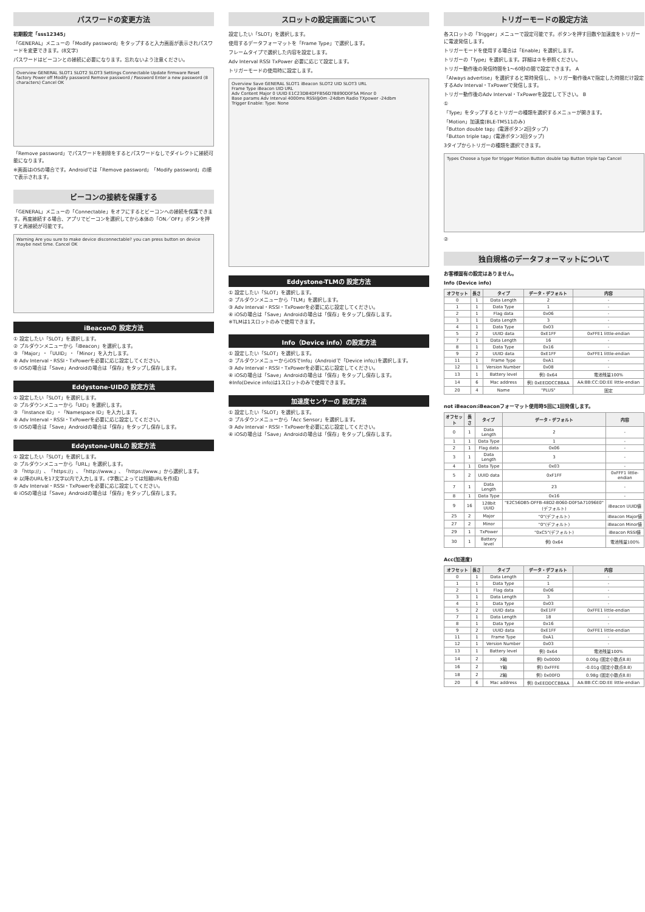パスワードの変更方法
初期設定「sss12345」
「GENERAL」メニューの「Modify password」をタップすると入力画面が表示されパスワードを変更できます。(8文字)
パスワードはビーコンとの接続に必要になります。忘れないよう注意ください。
Overview GENERAL SLOT1 SLOT2 SLOT3 Settings Connectable Update firmware Reset factory Power off Modify password Remove password / Password Enter a new password (8 characters) Cancel OK
「Remove password」でパスワードを削除をするとパスワードなしでダイレクトに接続可能になります。
※画面はiOSの場合です。Androidでは「Remove password」「Modify password」の順で表示されます。
ビーコンの接続を保護する
「GENERAL」メニューの「Connectable」をオフにするとビーコンへの接続を保護できます。再度接続する場合、アプリでビーコンを選択してから本体の「ON／OFF」ボタンを押すと再接続が可能です。
Warning Are you sure to make device disconnectable? you can press button on device maybe next time. Cancel OK
iBeaconの 設定方法
① 設定したい「SLOT」を選択します。
② プルダウンメニューから「iBeacon」を選択します。
③ 「Major」・「UUID」・「Minor」を入力します。
④ Adv Interval・RSSI・TxPowerを必要に応じ設定してください。
⑤ iOSの場合は「Save」Androidの場合は「保存」をタップし保存します。
Eddystone-UIDの 設定方法
① 設定したい「SLOT」を選択します。
② プルダウンメニューから「UID」を選択します。
③ 「Instance ID」・「Namespace ID」を入力します。
④ Adv Interval・RSSI・TxPowerを必要に応じ設定してください。
⑤ iOSの場合は「Save」Androidの場合は「保存」をタップし保存します。
Eddystone-URLの 設定方法
① 設定したい「SLOT」を選択します。
② プルダウンメニューから「URL」を選択します。
③ 「http://」、「https://」、「http://www.」、「https://www.」から選択します。
④ 以降のURLを17文字以内で入力します。(字数によっては短縮URLを作成)
⑤ Adv Interval・RSSI・TxPowerを必要に応じ設定してください。
⑥ iOSの場合は「Save」Androidの場合は「保存」をタップし保存します。
スロットの設定画面について
設定したい「SLOT」を選択します。
使用するデータフォーマットを「Frame Type」で選択します。
フレームタイプで選択した内容を設定します。
Adv Interval RSSI TxPower 必要に応じて設定します。
トリガーモードの使用時に設定します。
Overview Save GENERAL SLOT1 iBeacon SLOT2 UID SLOT3 URL
Frame Type iBeacon UID URL
Adv Content Major 0 UUID E1C23DB4DFFB56D7B890D0F5A Minor 0
Base params Adv Interval 4000ms RSSI@0m -24dbm Radio TXpower -24dbm
Trigger Enable: Type: None
Eddystone-TLMの 設定方法
① 設定したい「SLOT」を選択します。
② プルダウンメニューから「TLM」を選択します。
③ Adv Interval・RSSI・TxPowerを必要に応じ設定してください。
④ iOSの場合は「Save」Androidの場合は「保存」をタップし保存します。
※TLMは1スロットのみで使用できます。
Info（Device info）の設定方法
① 設定したい「SLOT」を選択します。
② プルダウンメニューからiOSでInfo」(Androidで「Device info」)を選択します。
③ Adv Interval・RSSI・TxPowerを必要に応じ設定してください。
④ iOSの場合は「Save」Androidの場合は「保存」をタップし保存します。
※Info(Device info)は1スロットのみで使用できます。
加速度センサーの 設定方法
① 設定したい「SLOT」を選択します。
② プルダウンメニューから「Acc Sensor」を選択します。
③ Adv Interval・RSSI・TxPowerを必要に応じ設定してください。
④ iOSの場合は「Save」Androidの場合は「保存」をタップし保存します。
トリガーモードの設定方法
各スロットの「Trigger」メニューで設定可能です。ボタンを押す回数や加速度をトリガーに電波発信します。
トリガーモードを使用する場合は「Enable」を選択します。
トリガーの「Type」を選択します。詳細は②を参照ください。
トリガー動作後の発信時間を1〜60秒の間で設定できます。 A
「Always advertise」を選択すると常時発信し、トリガー動作後Aで指定した時間だけ設定するAdv Interval・TxPowerで発信します。
トリガー動作後のAdv Interval・TxPowerを設定して下さい。 B
①
「Type」をタップするとトリガーの種類を選択するメニューが開きます。
「Motion」加速度(BLE-TM511のみ)
「Button double tap」(電源ボタン2回タップ)
「Button triple tap」(電源ボタン3回タップ)
3タイプからトリガーの種類を選択できます。
Types Choose a type for trigger Motion Button double tap Button triple tap Cancel
②
独自規格のデータフォーマットについて
お客様固有の設定はありません。
Info (Device info)
| オフセット | 長さ | タイプ | データ・デフォルト | 内容 |
| --- | --- | --- | --- | --- |
| 0 | 1 | Data Length | 2 | - |
| 1 | 1 | Data Type | 1 | - |
| 2 | 1 | Flag data | 0x06 | - |
| 3 | 1 | Data Length | 3 | - |
| 4 | 1 | Data Type | 0x03 | - |
| 5 | 2 | UUID data | 0xE1FF | 0xFFE1 little-endian |
| 7 | 1 | Data Length | 16 | - |
| 8 | 1 | Data Type | 0x16 | - |
| 9 | 2 | UUID data | 0xE1FF | 0xFFE1 little-endian |
| 11 | 1 | Frame Type | 0xA1 | - |
| 12 | 1 | Version Number | 0x08 | - |
| 13 | 1 | Battery level | 例) 0x64 | 電池残量100% |
| 14 | 6 | Mac address | 例) 0xEEDDCCBBAA | AA:BB:CC:DD:EE little-endian |
| 20 | 4 | Name | "PLUS" | 固定 |
not iBeacon:iBeaconフォーマット使用時5回に1回発信します。
| オフセット | 長さ | タイプ | データ・デフォルト | 内容 |
| --- | --- | --- | --- | --- |
| 0 | 1 | Data Length | 2 | - |
| 1 | 1 | Data Type | 1 | - |
| 2 | 1 | Flag data | 0x06 | - |
| 3 | 1 | Data Length | 3 | - |
| 4 | 1 | Data Type | 0x03 | - |
| 5 | 2 | UUID data | 0xF1FF | 0xFFF1 little-endian |
| 7 | 1 | Data Length | 23 | - |
| 8 | 1 | Data Type | 0x16 | - |
| 9 | 16 | 128bit UUID | "E2C56DB5-DFFB-48D2-B060-D0F5A71096E0"(デフォルト) | iBeacon UUID値 |
| 25 | 2 | Major | "0"(デフォルト) | iBeacon Major値 |
| 27 | 2 | Minor | "0"(デフォルト) | iBeacon Minor値 |
| 29 | 1 | TxPower | "0xC5"(デフォルト) | iBeacon RSSI値 |
| 30 | 1 | Battery level | 例) 0x64 | 電池残量100% |
Acc(加速度)
| オフセット | 長さ | タイプ | データ・デフォルト | 内容 |
| --- | --- | --- | --- | --- |
| 0 | 1 | Data Length | 2 | - |
| 1 | 1 | Data Type | 1 | - |
| 2 | 1 | Flag data | 0x06 | - |
| 3 | 1 | Data Length | 3 | - |
| 4 | 1 | Data Type | 0x03 | - |
| 5 | 2 | UUID data | 0xE1FF | 0xFFE1 little-endian |
| 7 | 1 | Data Length | 18 | - |
| 8 | 1 | Data Type | 0x16 | - |
| 9 | 2 | UUID data | 0xE1FF | 0xFFE1 little-endian |
| 11 | 1 | Frame Type | 0xA1 | - |
| 12 | 1 | Version Number | 0x03 | - |
| 13 | 1 | Battery level | 例) 0x64 | 電池残量100% |
| 14 | 2 | X軸 | 例) 0x0000 | 0.00g (固定小数点8.8) |
| 16 | 2 | Y軸 | 例) 0xFFFE | -0.01g (固定小数点8.8) |
| 18 | 2 | Z軸 | 例) 0x00FD | 0.98g (固定小数点8.8) |
| 20 | 6 | Mac address | 例) 0xEEDDCCBBAA | AA:BB:CC:DD:EE little-endian |